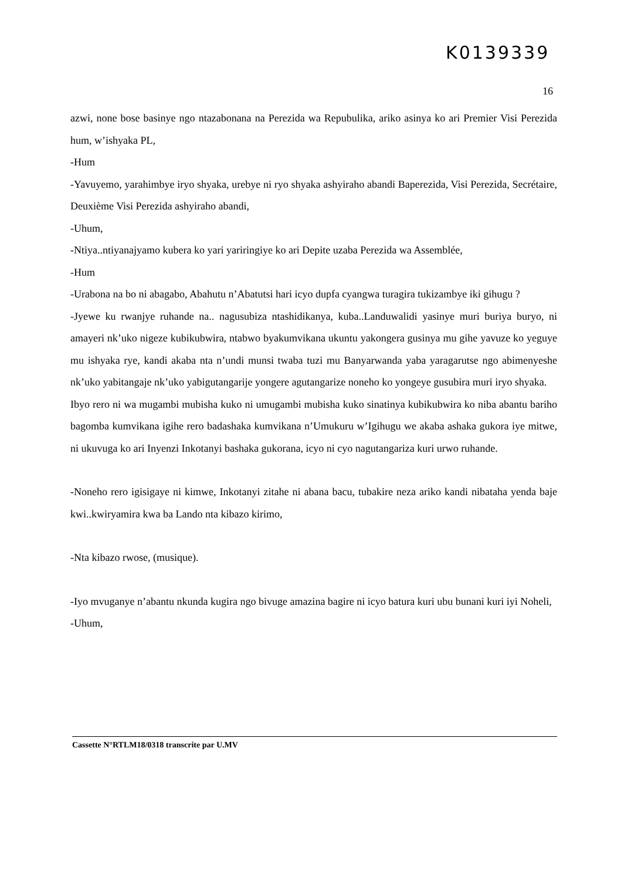K0139339
16
azwi, none bose basinye ngo ntazabonana na Perezida wa Repubulika, ariko asinya ko ari Premier Visi Perezida hum, w’ishyaka PL,
-Hum
-Yavuyemo, yarahimbye iryo shyaka, urebye ni ryo shyaka ashyiraho abandi Baperezida, Visi Perezida, Secrétaire, Deuxième Visi Perezida ashyiraho abandi,
-Uhum,
-Ntiya..ntiyanajyamo kubera ko yari yariringiye ko ari Depite uzaba Perezida wa Assemblée,
-Hum
-Urabona na bo ni abagabo, Abahutu n’Abatutsi hari icyo dupfa cyangwa turagira tukizambye iki gihugu ?
-Jyewe ku rwanjye ruhande na.. nagusubiza ntashidikanya, kuba..Landuwalidi yasinye muri buriya buryo, ni amayeri nk’uko nigeze kubikubwira, ntabwo byakumvikana ukuntu yakongera gusinya mu gihe yavuze ko yeguye mu ishyaka rye, kandi akaba nta n’undi munsi twaba tuzi mu Banyarwanda yaba yaragarutse ngo abimenyeshe nk’uko yabitangaje nk’uko yabigutangarije yongere agutangarize noneho ko yongeye gusubira muri iryo shyaka.
Ibyo rero ni wa mugambi mubisha kuko ni umugambi mubisha kuko sinatinya kubikubwira ko niba abantu bariho bagomba kumvikana igihe rero badashaka kumvikana n’Umukuru w’Igihugu we akaba ashaka gukora iye mitwe, ni ukuvuga ko ari Inyenzi Inkotanyi bashaka gukorana, icyo ni cyo nagutangariza kuri urwo ruhande.
-Noneho rero igisigaye ni kimwe, Inkotanyi zitahe ni abana bacu, tubakire neza ariko kandi nibataha yenda baje kwi..kwiryamira kwa ba Lando nta kibazo kirimo,
-Nta kibazo rwose, (musique).
-Iyo mvuganye n’abantu nkunda kugira ngo bivuge amazina bagire ni icyo batura kuri ubu bunani kuri iyi Noheli,
-Uhum,
Cassette N°RTLM18/0318 transcrite par U.MV